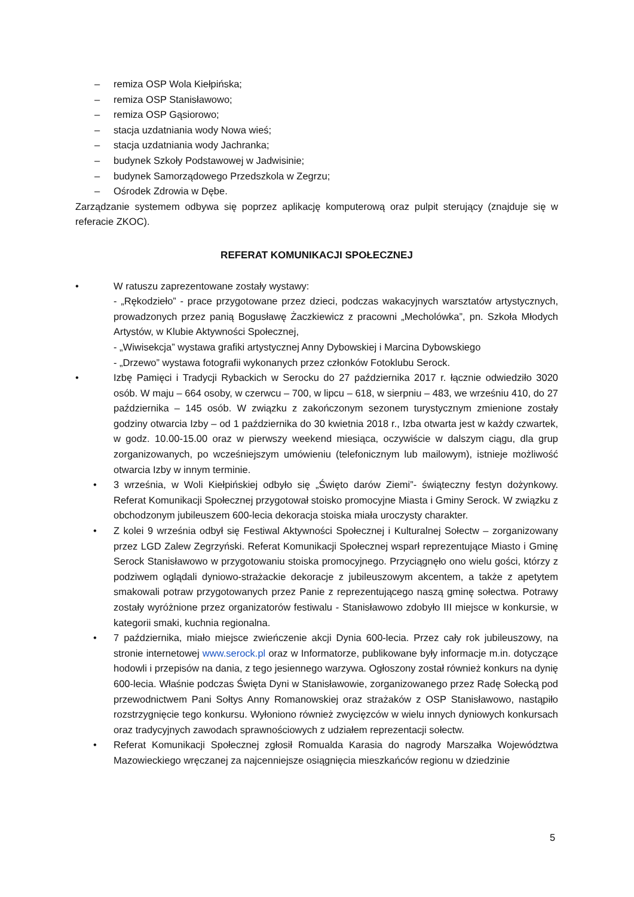– remiza OSP Wola Kiełpińska;
– remiza OSP Stanisławowo;
– remiza OSP Gąsiorowo;
– stacja uzdatniania wody Nowa wieś;
– stacja uzdatniania wody Jachranka;
– budynek Szkoły Podstawowej w Jadwisinie;
– budynek Samorządowego Przedszkola w Zegrzu;
– Ośrodek Zdrowia w Dębe.
Zarządzanie systemem odbywa się poprzez aplikację komputerową oraz pulpit sterujący (znajduje się w referacie ZKOC).
REFERAT KOMUNIKACJI SPOŁECZNEJ
• W ratuszu zaprezentowane zostały wystawy:
- „Rękodzieło” - prace przygotowane przez dzieci, podczas wakacyjnych warsztatów artystycznych, prowadzonych przez panią Bogusławę Żaczkiewicz z pracowni „Mecholówka”, pn. Szkoła Młodych Artystów, w Klubie Aktywności Społecznej,
- „Wiwisekcja” wystawa grafiki artystycznej Anny Dybowskiej i Marcina Dybowskiego
- „Drzewo” wystawa fotografii wykonanych przez członków Fotoklubu Serock.
• Izbę Pamięci i Tradycji Rybackich w Serocku do 27 października 2017 r. łącznie odwiedziło 3020 osób. W maju – 664 osoby, w czerwcu – 700, w lipcu – 618, w sierpniu – 483, we wrześniu 410, do 27 października – 145 osób. W związku z zakończonym sezonem turystycznym zmienione zostały godziny otwarcia Izby – od 1 października do 30 kwietnia 2018 r., Izba otwarta jest w każdy czwartek, w godz. 10.00-15.00 oraz w pierwszy weekend miesiąca, oczywiście w dalszym ciągu, dla grup zorganizowanych, po wcześniejszym umówieniu (telefonicznym lub mailowym), istnieje możliwość otwarcia Izby w innym terminie.
• 3 września, w Woli Kiełpińskiej odbyło się „Święto darów Ziemi”- świąteczny festyn dożynkowy. Referat Komunikacji Społecznej przygotował stoisko promocyjne Miasta i Gminy Serock. W związku z obchodzonym jubileuszem 600-lecia dekoracja stoiska miała uroczysty charakter.
• Z kolei 9 września odbył się Festiwal Aktywności Społecznej i Kulturalnej Sołectw – zorganizowany przez LGD Zalew Zegrzyński. Referat Komunikacji Społecznej wsparł reprezentujące Miasto i Gminę Serock Stanisławowo w przygotowaniu stoiska promocyjnego. Przyciągnęło ono wielu gości, którzy z podziwem oglądali dyniowo-strażackie dekoracje z jubileuszowym akcentem, a także z apetytem smakowali potraw przygotowanych przez Panie z reprezentującego naszą gminę sołectwa. Potrawy zostały wyróżnione przez organizatorów festiwalu - Stanisławowo zdobyło III miejsce w konkursie, w kategorii smaki, kuchnia regionalna.
• 7 października, miało miejsce zwieńczenie akcji Dynia 600-lecia. Przez cały rok jubileuszowy, na stronie internetowej www.serock.pl oraz w Informatorze, publikowane były informacje m.in. dotyczące hodowli i przepisów na dania, z tego jesiennego warzywa. Ogłoszony został również konkurs na dynię 600-lecia. Właśnie podczas Święta Dyni w Stanisławowie, zorganizowanego przez Radę Sołecką pod przewodnictwem Pani Sołtys Anny Romanowskiej oraz strażaków z OSP Stanisławowo, nastąpiło rozstrzygnięcie tego konkursu. Wyłoniono również zwycięzców w wielu innych dyniowych konkursach oraz tradycyjnych zawodach sprawnościowych z udziałem reprezentacji sołectw.
• Referat Komunikacji Społecznej zgłosił Romualda Karasia do nagrody Marszałka Województwa Mazowieckiego wręczanej za najcenniejsze osiągnięcia mieszkańców regionu w dziedzinie
5